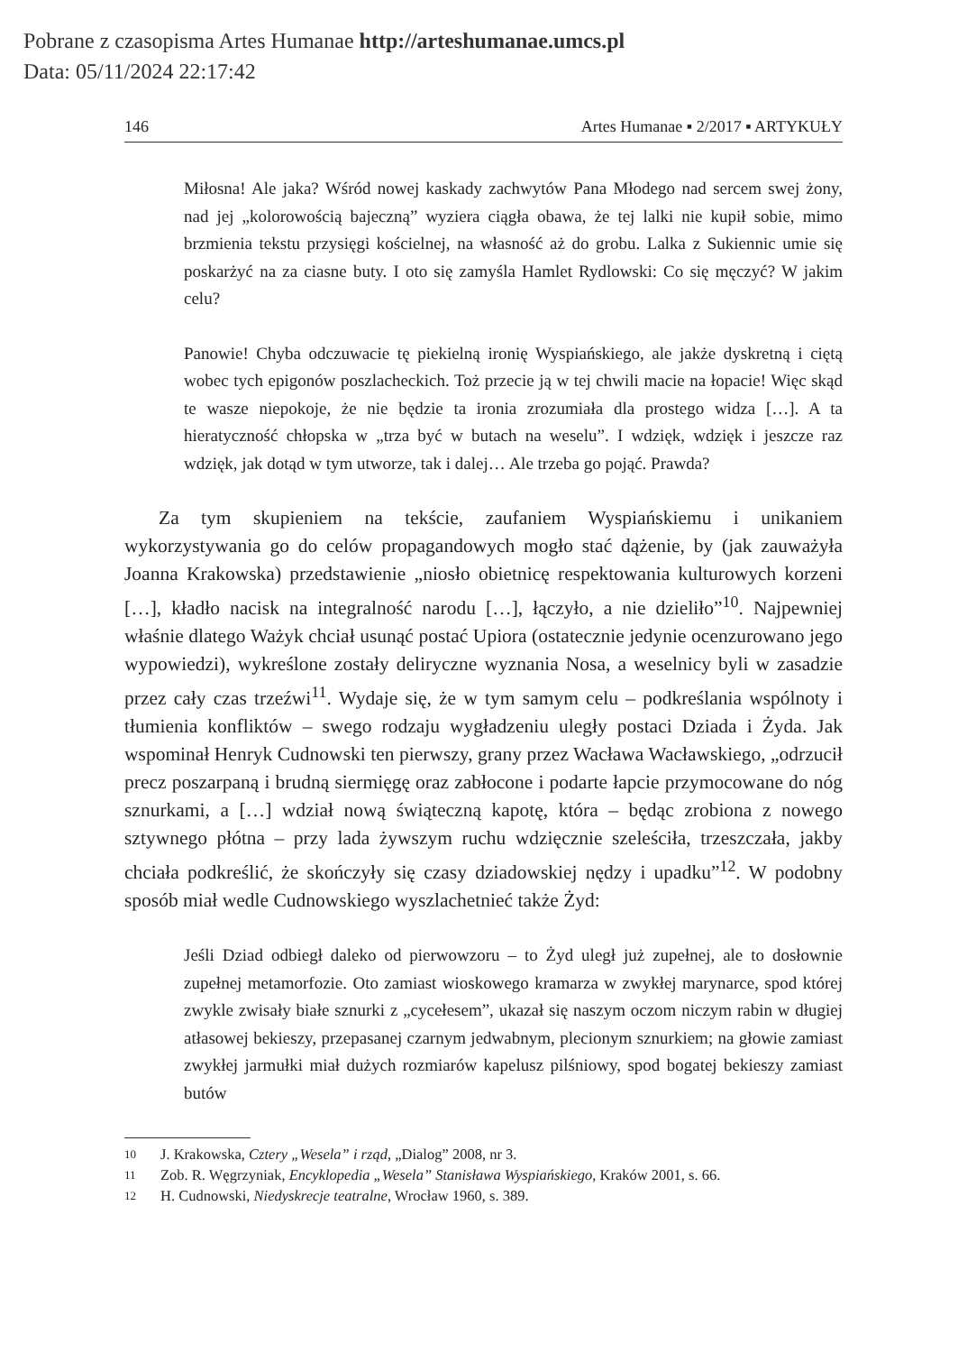Pobrane z czasopisma Artes Humanae http://arteshumanae.umcs.pl
Data: 05/11/2024 22:17:42
146 Artes Humanae ▪ 2/2017 ▪ ARTYKUŁY
Miłosna! Ale jaka? Wśród nowej kaskady zachwytów Pana Młodego nad sercem swej żony, nad jej „kolorowością bajeczną” wyziera ciągła obawa, że tej lalki nie kupił sobie, mimo brzmienia tekstu przysięgi kościelnej, na własność aż do grobu. Lalka z Sukiennic umie się poskarżyć na za ciasne buty. I oto się zamyśla Hamlet Rydlowski: Co się męczyć? W jakim celu?
Panowie! Chyba odczuwacie tę piekielną ironię Wyspiańskiego, ale jakże dyskretną i ciętą wobec tych epigonów poszlacheckich. Toż przecie ją w tej chwili macie na łopacie! Więc skąd te wasze niepokoje, że nie będzie ta ironia zrozumiała dla prostego widza […]. A ta hieratyczność chłopska w „trza być w butach na weselu”. I wdzięk, wdzięk i jeszcze raz wdzięk, jak dotąd w tym utworze, tak i dalej… Ale trzeba go pojąć. Prawda?
Za tym skupieniem na tekście, zaufaniem Wyspiańskiemu i unikaniem wykorzystywania go do celów propagandowych mogło stać dążenie, by (jak zauważyła Joanna Krakowska) przedstawienie „niosło obietnicę respektowania kulturowych korzeni […], kładło nacisk na integralność narodu […], łączyło, a nie dzieliło”<sup>10</sup>. Najpewniej właśnie dlatego Ważyk chciał usunąć postać Upiora (ostatecznie jedynie ocenzurowano jego wypowiedzi), wykreślone zostały deliryczne wyznania Nosa, a weselnicy byli w zasadzie przez cały czas trzeźwi<sup>11</sup>. Wydaje się, że w tym samym celu – podkreślania wspólnoty i tłumienia konfliktów – swego rodzaju wygładzeniu uległy postaci Dziada i Żyda. Jak wspominał Henryk Cudnowski ten pierwszy, grany przez Wacława Wacławskiego, „odrzucił precz poszarpaną i brudną siermięgę oraz zabłocone i podarte łapcie przymocowane do nóg sznurkami, a […] wdział nową świąteczną kapotę, która – będąc zrobiona z nowego sztywnego płótna – przy lada żywszym ruchu wdzięcznie szeleściła, trzeszczała, jakby chciała podkreślić, że skończyły się czasy dziadowskiej nędzy i upadku”<sup>12</sup>. W podobny sposób miał wedle Cudnowskiego wyszlachetnieć także Żyd:
Jeśli Dziad odbiegł daleko od pierwowzoru – to Żyd uległ już zupełnej, ale to dosłownie zupełnej metamorfozie. Oto zamiast wioskowego kramarza w zwykłej marynarce, spod której zwykle zwisały białe sznurki z „cycełesem”, ukazał się naszym oczom niczym rabin w długiej atłasowej bekieszy, przepasanej czarnym jedwabnym, plecionym sznurkiem; na głowie zamiast zwykłej jarmułki miał dużych rozmiarów kapelusz pilśniowy, spod bogatej bekieszy zamiast butów
10 J. Krakowska, Cztery „Wesela” i rząd, „Dialog” 2008, nr 3.
11 Zob. R. Węgrzyniak, Encyklopedia „Wesela” Stanisława Wyspiańskiego, Kraków 2001, s. 66.
12 H. Cudnowski, Niedyskrecje teatralne, Wrocław 1960, s. 389.